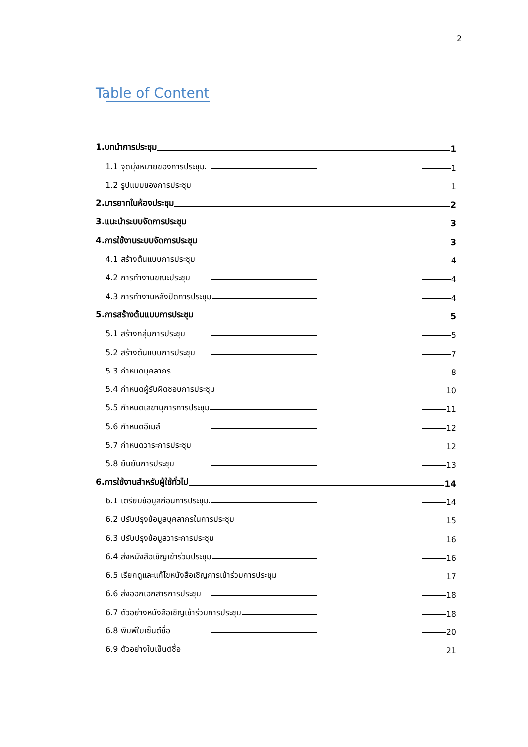2
Table of Content
1.บทนำการประชุม 1
1.1 จุดมุ่งหมายของการประชุม 1
1.2 รูปแบบของการประชุม 1
2.มารยาทในห้องประชุม 2
3.แนะนำระบบจัดการประชุม 3
4.การใช้งานระบบจัดการประชุม 3
4.1 สร้างต้นแบบการประชุม 4
4.2 การทำงานขณะประชุม 4
4.3 การทำงานหลังปิดการประชุม 4
5.การสร้างต้นแบบการประชุม 5
5.1 สร้างกลุ่มการประชุม 5
5.2 สร้างต้นแบบการประชุม 7
5.3 กำหนดบุคลากร 8
5.4 กำหนดผู้รับผิดชอบการประชุม 10
5.5 กำหนดเลขานุการการประชุม 11
5.6 กำหนดอีเมล์ 12
5.7 กำหนดวาระการประชุม 12
5.8 ยืนยันการประชุม 13
6.การใช้งานสำหรับผู้ใช้ทั่วไป 14
6.1 เตรียมข้อมูลก่อนการประชุม 14
6.2 ปรับปรุงข้อมูลบุคลากรในการประชุม 15
6.3 ปรับปรุงข้อมูลวาระการประชุม 16
6.4 ส่งหนังสือเชิญเข้าร่วมประชุม 16
6.5 เรียกดูและแก้ไขหนังสือเชิญการเข้าร่วมการประชุม 17
6.6 ส่งออกเอกสารการประชุม 18
6.7 ตัวอย่างหนังสือเชิญเข้าร่วมการประชุม 18
6.8 พิมพ์ใบเซ็นต์ชื่อ 20
6.9 ตัวอย่างใบเซ็นต์ชื่อ 21